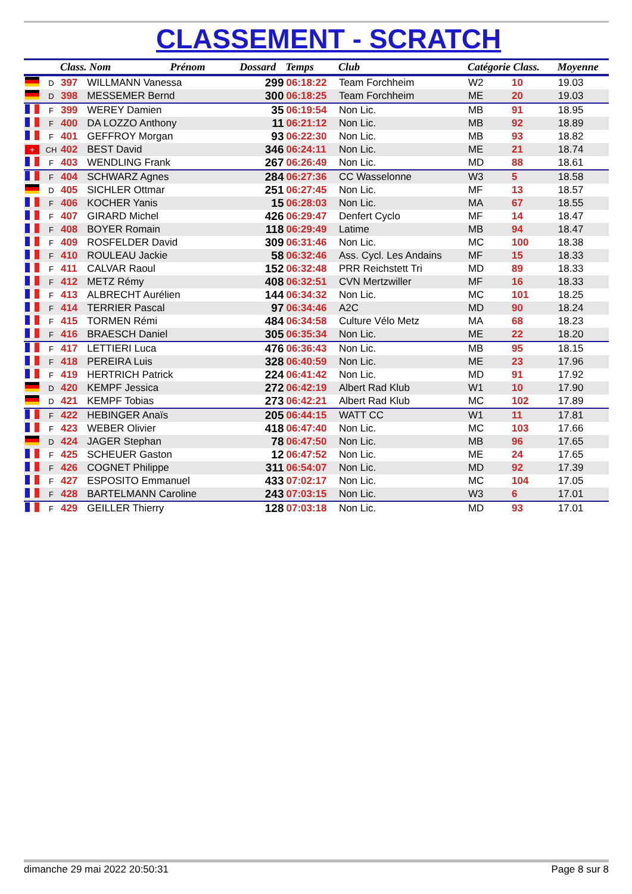CLASSEMENT - SCRATCH
| | | Class. Nom Prénom | | Dossard | Temps | Club | Catégorie Class. | | Moyenne |
| --- | --- | --- | --- | --- | --- | --- | --- | --- | --- |
| | D | 397 | WILLMANN Vanessa | 299 | 06:18:22 | Team Forchheim | W2 | 10 | 19.03 |
| | D | 398 | MESSEMER Bernd | 300 | 06:18:25 | Team Forchheim | ME | 20 | 19.03 |
| | F | 399 | WEREY Damien | 35 | 06:19:54 | Non Lic. | MB | 91 | 18.95 |
| | F | 400 | DA LOZZO Anthony | 11 | 06:21:12 | Non Lic. | MB | 92 | 18.89 |
| | F | 401 | GEFFROY Morgan | 93 | 06:22:30 | Non Lic. | MB | 93 | 18.82 |
| + | CH | 402 | BEST David | 346 | 06:24:11 | Non Lic. | ME | 21 | 18.74 |
| | F | 403 | WENDLING Frank | 267 | 06:26:49 | Non Lic. | MD | 88 | 18.61 |
| | F | 404 | SCHWARZ Agnes | 284 | 06:27:36 | CC Wasselonne | W3 | 5 | 18.58 |
| | D | 405 | SICHLER Ottmar | 251 | 06:27:45 | Non Lic. | MF | 13 | 18.57 |
| | F | 406 | KOCHER Yanis | 15 | 06:28:03 | Non Lic. | MA | 67 | 18.55 |
| | F | 407 | GIRARD Michel | 426 | 06:29:47 | Denfert Cyclo | MF | 14 | 18.47 |
| | F | 408 | BOYER Romain | 118 | 06:29:49 | Latime | MB | 94 | 18.47 |
| | F | 409 | ROSFELDER David | 309 | 06:31:46 | Non Lic. | MC | 100 | 18.38 |
| | F | 410 | ROULEAU Jackie | 58 | 06:32:46 | Ass. Cycl. Les Andains | MF | 15 | 18.33 |
| | F | 411 | CALVAR Raoul | 152 | 06:32:48 | PRR Reichstett Tri | MD | 89 | 18.33 |
| | F | 412 | METZ Rémy | 408 | 06:32:51 | CVN Mertzwiller | MF | 16 | 18.33 |
| | F | 413 | ALBRECHT Aurélien | 144 | 06:34:32 | Non Lic. | MC | 101 | 18.25 |
| | F | 414 | TERRIER Pascal | 97 | 06:34:46 | A2C | MD | 90 | 18.24 |
| | F | 415 | TORMEN Rémi | 484 | 06:34:58 | Culture Vélo Metz | MA | 68 | 18.23 |
| | F | 416 | BRAESCH Daniel | 305 | 06:35:34 | Non Lic. | ME | 22 | 18.20 |
| | F | 417 | LETTIERI Luca | 476 | 06:36:43 | Non Lic. | MB | 95 | 18.15 |
| | F | 418 | PEREIRA Luis | 328 | 06:40:59 | Non Lic. | ME | 23 | 17.96 |
| | F | 419 | HERTRICH Patrick | 224 | 06:41:42 | Non Lic. | MD | 91 | 17.92 |
| | D | 420 | KEMPF Jessica | 272 | 06:42:19 | Albert Rad Klub | W1 | 10 | 17.90 |
| | D | 421 | KEMPF Tobias | 273 | 06:42:21 | Albert Rad Klub | MC | 102 | 17.89 |
| | F | 422 | HEBINGER Anaïs | 205 | 06:44:15 | WATT CC | W1 | 11 | 17.81 |
| | F | 423 | WEBER Olivier | 418 | 06:47:40 | Non Lic. | MC | 103 | 17.66 |
| | D | 424 | JAGER Stephan | 78 | 06:47:50 | Non Lic. | MB | 96 | 17.65 |
| | F | 425 | SCHEUER Gaston | 12 | 06:47:52 | Non Lic. | ME | 24 | 17.65 |
| | F | 426 | COGNET Philippe | 311 | 06:54:07 | Non Lic. | MD | 92 | 17.39 |
| | F | 427 | ESPOSITO Emmanuel | 433 | 07:02:17 | Non Lic. | MC | 104 | 17.05 |
| | F | 428 | BARTELMANN Caroline | 243 | 07:03:15 | Non Lic. | W3 | 6 | 17.01 |
| | F | 429 | GEILLER Thierry | 128 | 07:03:18 | Non Lic. | MD | 93 | 17.01 |
dimanche 29 mai 2022 20:50:31 Page 8 sur 8